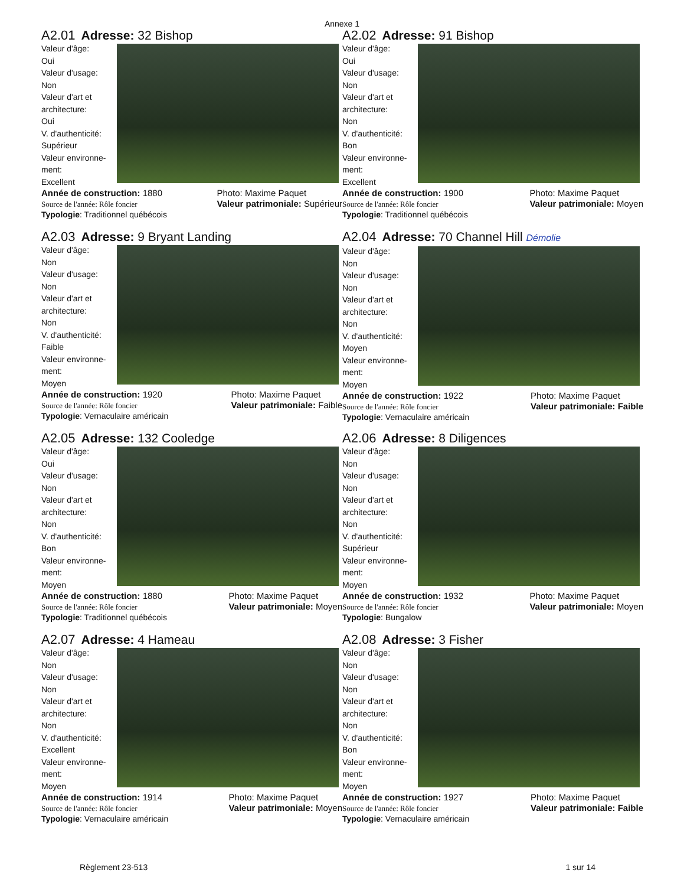Annexe 1
A2.01 Adresse: 32 Bishop
Valeur d'âge:
Oui
Valeur d'usage:
Non
Valeur d'art et architecture:
Oui
V. d'authenticité:
Supérieur
Valeur environne-ment:
Excellent
Année de construction: 1880
Source de l'année: Rôle foncier Photo: Maxime Paquet
Valeur patrimoniale: Supérieur
Typologie: Traditionnel québécois
A2.02 Adresse: 91 Bishop
Valeur d'âge:
Oui
Valeur d'usage:
Non
Valeur d'art et architecture:
Non
V. d'authenticité:
Bon
Valeur environne-ment:
Excellent
Année de construction: 1900
Source de l'année: Rôle foncier Photo: Maxime Paquet
Valeur patrimoniale: Moyen
Typologie: Traditionnel québécois
A2.03 Adresse: 9 Bryant Landing
Valeur d'âge:
Non
Valeur d'usage:
Non
Valeur d'art et architecture:
Non
V. d'authenticité:
Faible
Valeur environne-ment:
Moyen
Année de construction: 1920
Source de l'année: Rôle foncier Photo: Maxime Paquet
Valeur patrimoniale: Faible
Typologie: Vernaculaire américain
A2.04 Adresse: 70 Channel Hill Démolie
Valeur d'âge:
Non
Valeur d'usage:
Non
Valeur d'art et architecture:
Non
V. d'authenticité:
Moyen
Valeur environne-ment:
Moyen
Année de construction: 1922
Source de l'année: Rôle foncier Photo: Maxime Paquet
Valeur patrimoniale: Faible
Typologie: Vernaculaire américain
A2.05 Adresse: 132 Cooledge
Valeur d'âge:
Oui
Valeur d'usage:
Non
Valeur d'art et architecture:
Non
V. d'authenticité:
Bon
Valeur environne-ment:
Moyen
Année de construction: 1880
Source de l'année: Rôle foncier Photo: Maxime Paquet
Valeur patrimoniale: Moyen
Typologie: Traditionnel québécois
A2.06 Adresse: 8 Diligences
Valeur d'âge:
Non
Valeur d'usage:
Non
Valeur d'art et architecture:
Non
V. d'authenticité:
Supérieur
Valeur environne-ment:
Moyen
Année de construction: 1932
Source de l'année: Rôle foncier Photo: Maxime Paquet
Valeur patrimoniale: Moyen
Typologie: Bungalow
A2.07 Adresse: 4 Hameau
Valeur d'âge:
Non
Valeur d'usage:
Non
Valeur d'art et architecture:
Non
V. d'authenticité:
Excellent
Valeur environne-ment:
Moyen
Année de construction: 1914
Source de l'année: Rôle foncier Photo: Maxime Paquet
Valeur patrimoniale: Moyen
Typologie: Vernaculaire américain
A2.08 Adresse: 3 Fisher
Valeur d'âge:
Non
Valeur d'usage:
Non
Valeur d'art et architecture:
Non
V. d'authenticité:
Bon
Valeur environne-ment:
Moyen
Année de construction: 1927
Source de l'année: Rôle foncier Photo: Maxime Paquet
Valeur patrimoniale: Faible
Typologie: Vernaculaire américain
Règlement 23-513 1 sur 14